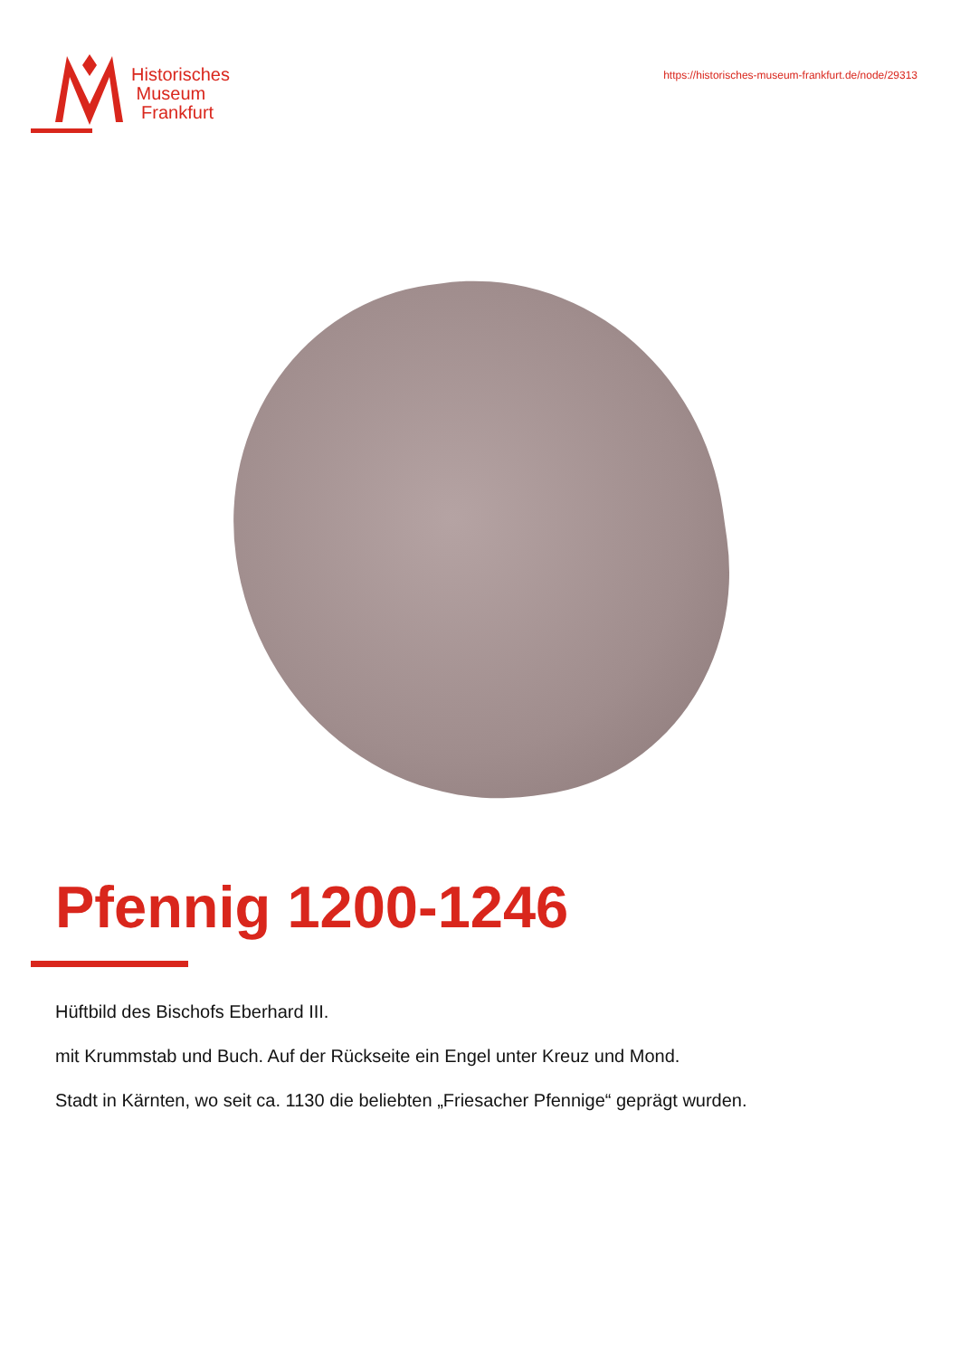Historisches
Museum
Frankfurt
https://historisches-museum-frankfurt.de/node/29313
Pfennig 1200-1246
Hüftbild des Bischofs Eberhard III.
mit Krummstab und Buch. Auf der Rückseite ein Engel unter Kreuz und Mond.
Stadt in Kärnten, wo seit ca. 1130 die beliebten „Friesacher Pfennige“ geprägt wurden.